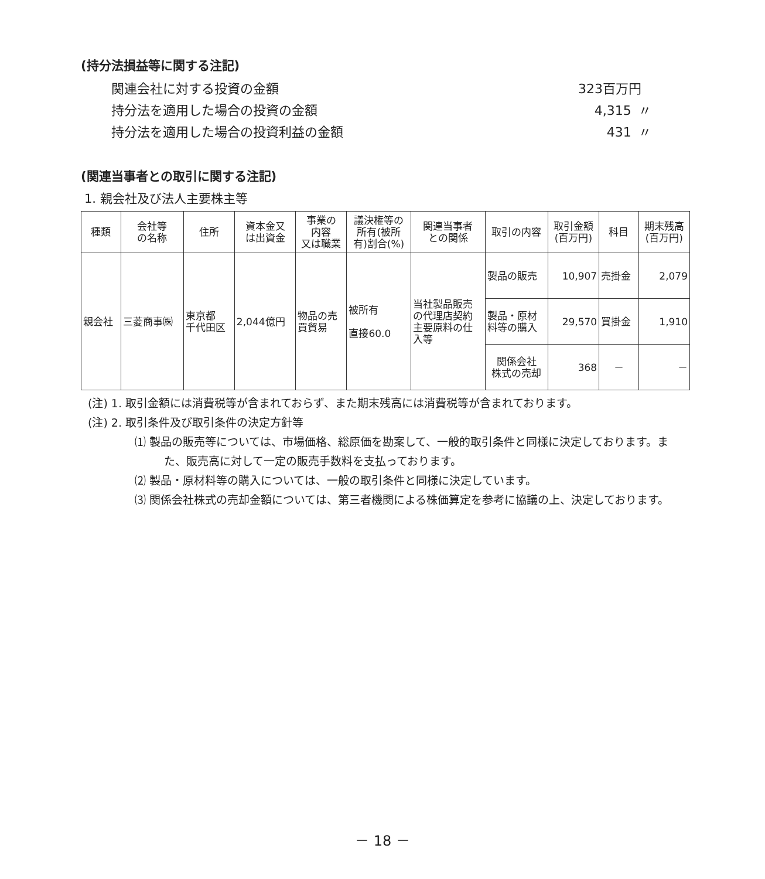(持分法損益等に関する注記)
関連会社に対する投資の金額 323百万円
持分法を適用した場合の投資の金額 4,315 〃
持分法を適用した場合の投資利益の金額 431 〃
(関連当事者との取引に関する注記)
1. 親会社及び法人主要株主等
| 種類 | 会社等 の名称 | 住所 | 資本金又 は出資金 | 事業の 内容 又は職業 | 議決権等の 所有(被所 有)割合(%) | 関連当事者 との関係 | 取引の内容 | 取引金額 (百万円) | 科目 | 期末残高 (百万円) |
| --- | --- | --- | --- | --- | --- | --- | --- | --- | --- | --- |
| 親会社 | 三菱商事㈱ | 東京都 千代田区 | 2,044億円 | 物品の売 買貿易 | 被所有 直接60.0 | 当社製品販売 の代理店契約 主要原料の仕 入等 | 製品の販売 | 10,907 | 売掛金 | 2,079 |
| | | | | | | | 製品・原材 料等の購入 | 29,570 | 買掛金 | 1,910 |
| | | | | | | | 関係会社 株式の売却 | 368 | － | － |
(注) 1. 取引金額には消費税等が含まれておらず、また期末残高には消費税等が含まれております。
(注) 2. 取引条件及び取引条件の決定方針等
⑴ 製品の販売等については、市場価格、総原価を勘案して、一般的取引条件と同様に決定しております。また、販売高に対して一定の販売手数料を支払っております。
⑵ 製品・原材料等の購入については、一般の取引条件と同様に決定しています。
⑶ 関係会社株式の売却金額については、第三者機関による株価算定を参考に協議の上、決定しております。
－ 18 －